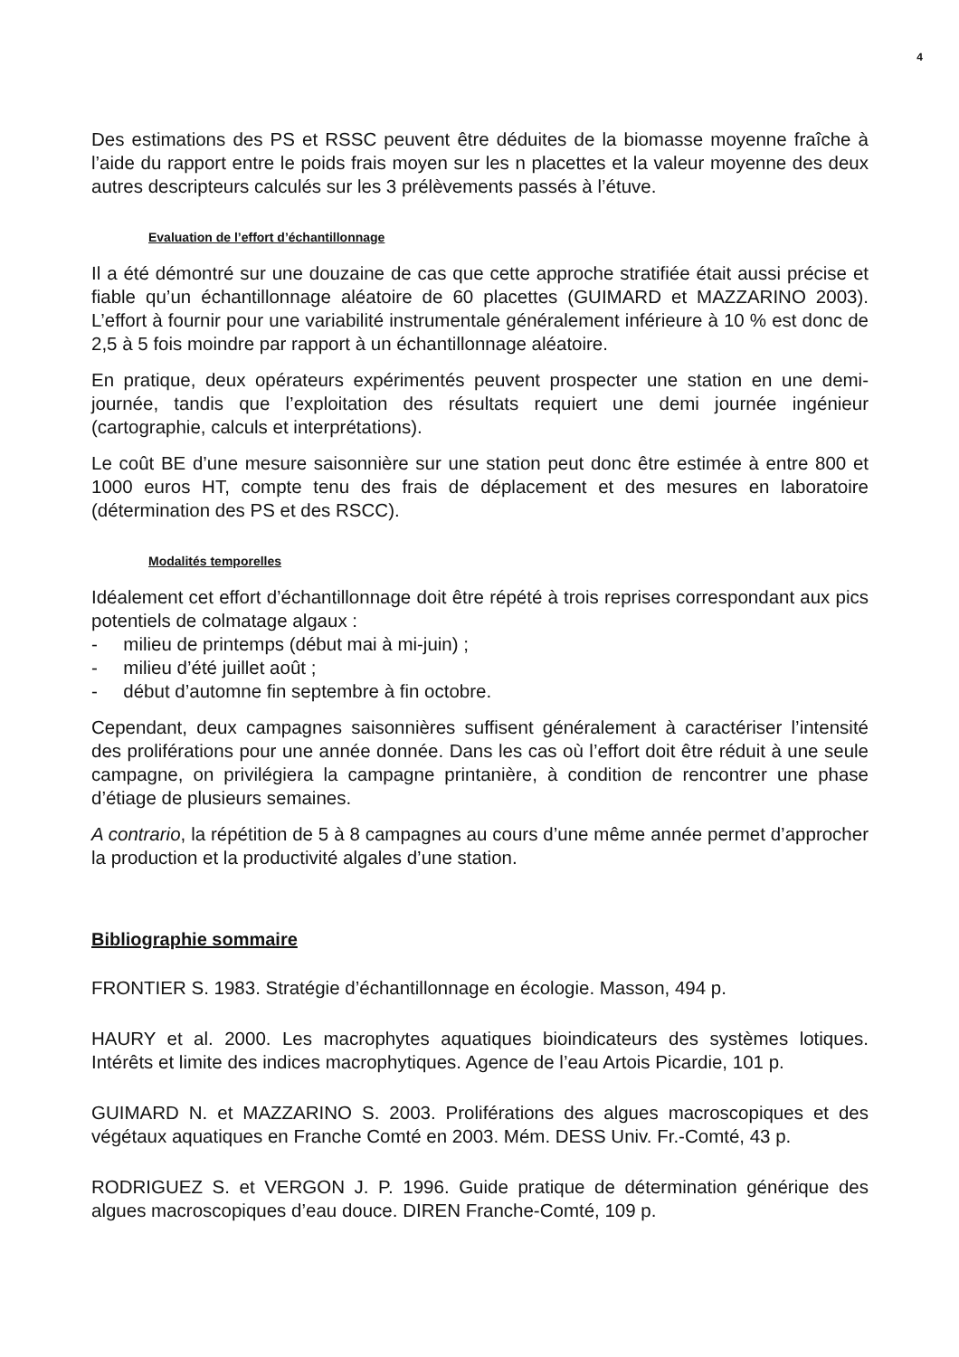4
Des estimations des PS et RSSC peuvent être déduites de la biomasse moyenne fraîche à l’aide du rapport entre le poids frais moyen sur les n placettes et la valeur moyenne des deux autres descripteurs calculés sur les 3 prélèvements passés à l’étuve.
Evaluation de l’effort d’échantillonnage
Il a été démontré sur une douzaine de cas que cette approche stratifiée était aussi précise et fiable qu’un échantillonnage aléatoire de 60 placettes (GUIMARD et MAZZARINO 2003). L’effort à fournir pour une variabilité instrumentale généralement inférieure à 10 % est donc de 2,5 à 5 fois moindre par rapport à un échantillonnage aléatoire.
En pratique, deux opérateurs expérimentés peuvent prospecter une station en une demi-journée, tandis que l’exploitation des résultats requiert une demi journée ingénieur (cartographie, calculs et interprétations).
Le coût BE d’une mesure saisonnière sur une station peut donc être estimée à entre 800 et 1000 euros HT, compte tenu des frais de déplacement et des mesures en laboratoire (détermination des PS et des RSCC).
Modalités temporelles
Idéalement cet effort d’échantillonnage doit être répété à trois reprises correspondant aux pics potentiels de colmatage algaux :
- milieu de printemps (début mai à mi-juin) ;
- milieu d’été juillet août ;
- début d’automne fin septembre à fin octobre.
Cependant, deux campagnes saisonnières suffisent généralement à caractériser l’intensité des proliférations pour une année donnée. Dans les cas où l’effort doit être réduit à une seule campagne, on privilégiera la campagne printanière, à condition de rencontrer une phase d’étiage de plusieurs semaines.
A contrario, la répétition de 5 à 8 campagnes au cours d’une même année permet d’approcher la production et la productivité algales d’une station.
Bibliographie sommaire
FRONTIER S. 1983. Stratégie d’échantillonnage en écologie. Masson, 494 p.
HAURY et al. 2000. Les macrophytes aquatiques bioindicateurs des systèmes lotiques. Intérêts et limite des indices macrophytiques. Agence de l’eau Artois Picardie, 101 p.
GUIMARD N. et MAZZARINO S. 2003. Proliférations des algues macroscopiques et des végétaux aquatiques en Franche Comté en 2003. Mém. DESS Univ. Fr.-Comté, 43 p.
RODRIGUEZ S. et VERGON J. P. 1996. Guide pratique de détermination générique des algues macroscopiques d’eau douce. DIREN Franche-Comté, 109 p.